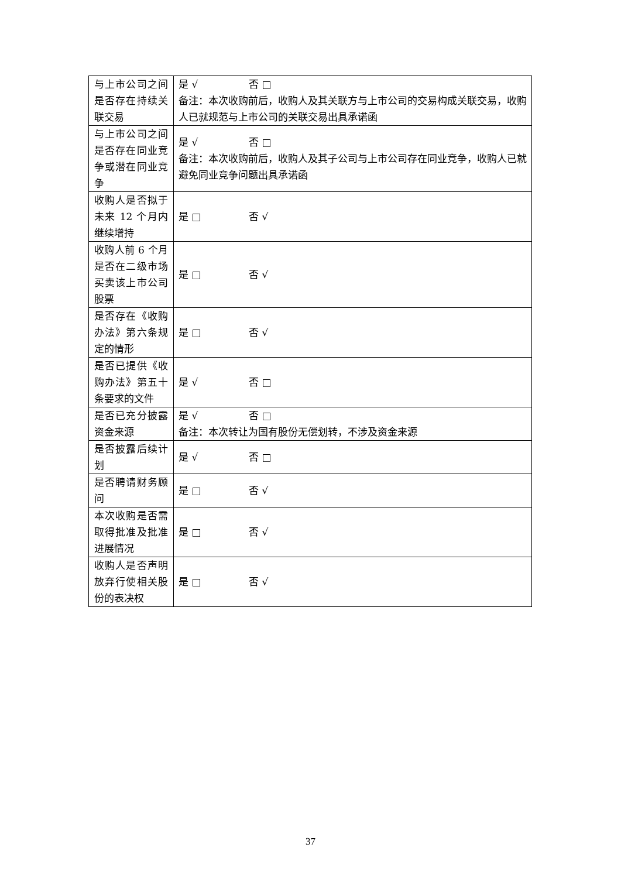| 与上市公司之间是否存在持续关联交易 | 是 √ 否 □ 备注：本次收购前后，收购人及其关联方与上市公司的交易构成关联交易，收购人已就规范与上市公司的关联交易出具承诺函 |
| 与上市公司之间是否存在同业竞争或潜在同业竞争 | 是 √ 否 □ 备注：本次收购前后，收购人及其子公司与上市公司存在同业竞争，收购人已就避免同业竞争问题出具承诺函 |
| 收购人是否拟于未来 12 个月内继续增持 | 是 □ 否 √ |
| 收购人前 6 个月是否在二级市场买卖该上市公司股票 | 是 □ 否 √ |
| 是否存在《收购办法》第六条规定的情形 | 是 □ 否 √ |
| 是否已提供《收购办法》第五十条要求的文件 | 是 √ 否 □ |
| 是否已充分披露资金来源 | 是 √ 否 □ 备注：本次转让为国有股份无偿划转，不涉及资金来源 |
| 是否披露后续计划 | 是 √ 否 □ |
| 是否聘请财务顾问 | 是 □ 否 √ |
| 本次收购是否需取得批准及批准进展情况 | 是 □ 否 √ |
| 收购人是否声明放弃行使相关股份的表决权 | 是 □ 否 √ |
37